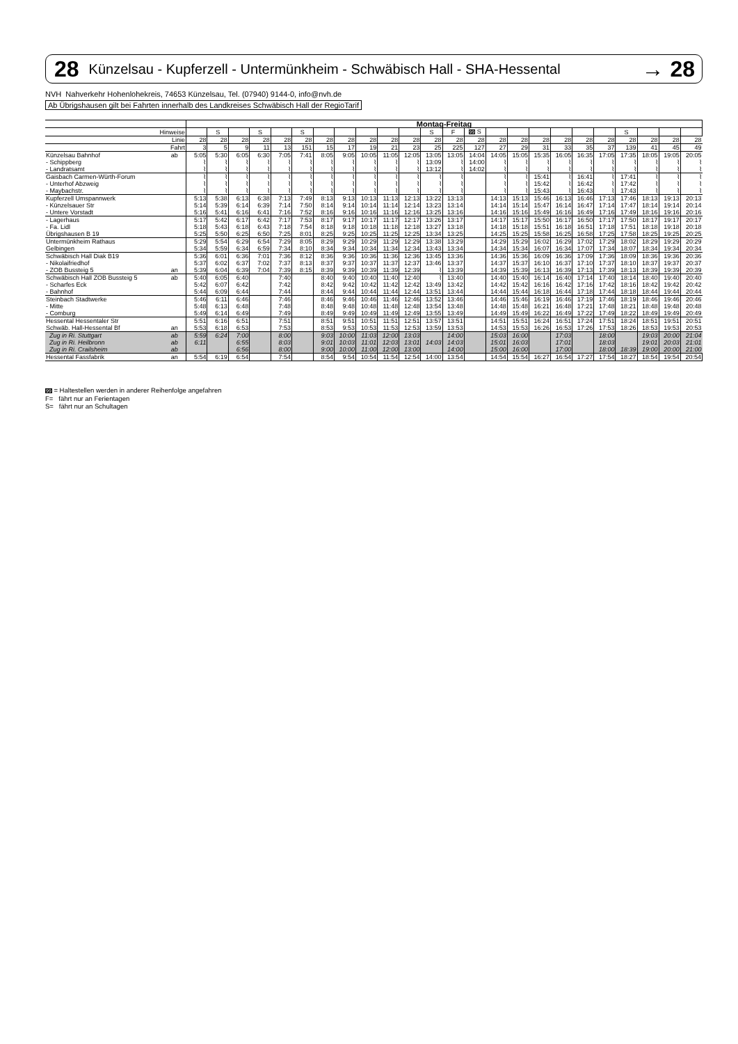28 Künzelsau - Kupferzell - Untermünkheim - Schwäbisch Hall - SHA-Hessental → 28
NVH Nahverkehr Hohenlohekreis, 74653 Künzelsau, Tel. (07940) 9144-0, info@nvh.de
Ab Übrigshausen gilt bei Fahrten innerhalb des Landkreises Schwäbisch Hall der RegioTarif
| | | Montag-Freitag | | | | | | | | | | | | | | | | | | | | | | | |
| Hinweise | | | S | | S | | S | | | | | | S | F | 99 S | | | | | | | S | | | |
| Linie | | 28 | 28 | 28 | 28 | 28 | 28 | 28 | 28 | 28 | 28 | 28 | 28 | 28 | 28 | 28 | 28 | 28 | 28 | 28 | 28 | 28 | 28 | 28 | 28 |
| Fahrt | | 3 | 5 | 9 | 11 | 13 | 151 | 15 | 17 | 19 | 21 | 23 | 25 | 225 | 127 | 27 | 29 | 31 | 33 | 35 | 37 | 139 | 41 | 45 | 49 |
| Künzelsau Bahnhof | ab | 5:05 | 5:30 | 6:05 | 6:30 | 7:05 | 7:41 | 8:05 | 9:05 | 10:05 | 11:05 | 12:05 | 13:05 | 13:05 | 14:04 | 14:05 | 15:05 | 15:35 | 16:05 | 16:35 | 17:05 | 17:35 | 18:05 | 19:05 | 20:05 |
| - Schippberg | | ⌇ | ⌇ | ⌇ | ⌇ | ⌇ | ⌇ | ⌇ | ⌇ | ⌇ | ⌇ | ⌇ | 13:09 | ⌇ | 14:00 | ⌇ | ⌇ | ⌇ | ⌇ | ⌇ | ⌇ | ⌇ | ⌇ | ⌇ | ⌇ |
| - Landratsamt | | ⌇ | ⌇ | ⌇ | ⌇ | ⌇ | ⌇ | ⌇ | ⌇ | ⌇ | ⌇ | ⌇ | 13:12 | ⌇ | 14:02 | ⌇ | ⌇ | ⌇ | ⌇ | ⌇ | ⌇ | ⌇ | ⌇ | ⌇ | ⌇ |
| Gaisbach Carmen-Würth-Forum | | ⌇ | ⌇ | ⌇ | ⌇ | ⌇ | ⌇ | ⌇ | ⌇ | ⌇ | ⌇ | ⌇ | ⌇ | ⌇ | | ⌇ | ⌇ | 15:41 | ⌇ | 16:41 | ⌇ | 17:41 | ⌇ | ⌇ | ⌇ |
| - Unterhof Abzweig | | ⌇ | ⌇ | ⌇ | ⌇ | ⌇ | ⌇ | ⌇ | ⌇ | ⌇ | ⌇ | ⌇ | ⌇ | ⌇ | | ⌇ | ⌇ | 15:42 | ⌇ | 16:42 | ⌇ | 17:42 | ⌇ | ⌇ | ⌇ |
| - Maybachstr. | | ⌇ | ⌇ | ⌇ | ⌇ | ⌇ | ⌇ | ⌇ | ⌇ | ⌇ | ⌇ | ⌇ | ⌇ | ⌇ | | ⌇ | ⌇ | 15:43 | ⌇ | 16:43 | ⌇ | 17:43 | ⌇ | ⌇ | ⌇ |
| Kupferzell Umspannwerk | | 5:13 | 5:38 | 6:13 | 6:38 | 7:13 | 7:49 | 8:13 | 9:13 | 10:13 | 11:13 | 12:13 | 13:22 | 13:13 | | 14:13 | 15:13 | 15:46 | 16:13 | 16:46 | 17:13 | 17:46 | 18:13 | 19:13 | 20:13 |
| - Künzelsauer Str | | 5:14 | 5:39 | 6:14 | 6:39 | 7:14 | 7:50 | 8:14 | 9:14 | 10:14 | 11:14 | 12:14 | 13:23 | 13:14 | | 14:14 | 15:14 | 15:47 | 16:14 | 16:47 | 17:14 | 17:47 | 18:14 | 19:14 | 20:14 |
| - Untere Vorstadt | | 5:16 | 5:41 | 6:16 | 6:41 | 7:16 | 7:52 | 8:16 | 9:16 | 10:16 | 11:16 | 12:16 | 13:25 | 13:16 | | 14:16 | 15:16 | 15:49 | 16:16 | 16:49 | 17:16 | 17:49 | 18:16 | 19:16 | 20:16 |
| - Lagerhaus | | 5:17 | 5:42 | 6:17 | 6:42 | 7:17 | 7:53 | 8:17 | 9:17 | 10:17 | 11:17 | 12:17 | 13:26 | 13:17 | | 14:17 | 15:17 | 15:50 | 16:17 | 16:50 | 17:17 | 17:50 | 18:17 | 19:17 | 20:17 |
| - Fa. Lidl | | 5:18 | 5:43 | 6:18 | 6:43 | 7:18 | 7:54 | 8:18 | 9:18 | 10:18 | 11:18 | 12:18 | 13:27 | 13:18 | | 14:18 | 15:18 | 15:51 | 16:18 | 16:51 | 17:18 | 17:51 | 18:18 | 19:18 | 20:18 |
| Übrigshausen B 19 | | 5:25 | 5:50 | 6:25 | 6:50 | 7:25 | 8:01 | 8:25 | 9:25 | 10:25 | 11:25 | 12:25 | 13:34 | 13:25 | | 14:25 | 15:25 | 15:58 | 16:25 | 16:58 | 17:25 | 17:58 | 18:25 | 19:25 | 20:25 |
| Untermünkheim Rathaus | | 5:29 | 5:54 | 6:29 | 6:54 | 7:29 | 8:05 | 8:29 | 9:29 | 10:29 | 11:29 | 12:29 | 13:38 | 13:29 | | 14:29 | 15:29 | 16:02 | 16:29 | 17:02 | 17:29 | 18:02 | 18:29 | 19:29 | 20:29 |
| Gelbingen | | 5:34 | 5:59 | 6:34 | 6:59 | 7:34 | 8:10 | 8:34 | 9:34 | 10:34 | 11:34 | 12:34 | 13:43 | 13:34 | | 14:34 | 15:34 | 16:07 | 16:34 | 17:07 | 17:34 | 18:07 | 18:34 | 19:34 | 20:34 |
| Schwäbisch Hall Diak B19 | | 5:36 | 6:01 | 6:36 | 7:01 | 7:36 | 8:12 | 8:36 | 9:36 | 10:36 | 11:36 | 12:36 | 13:45 | 13:36 | | 14:36 | 15:36 | 16:09 | 16:36 | 17:09 | 17:36 | 18:09 | 18:36 | 19:36 | 20:36 |
| - Nikolaifriedhof | | 5:37 | 6:02 | 6:37 | 7:02 | 7:37 | 8:13 | 8:37 | 9:37 | 10:37 | 11:37 | 12:37 | 13:46 | 13:37 | | 14:37 | 15:37 | 16:10 | 16:37 | 17:10 | 17:37 | 18:10 | 18:37 | 19:37 | 20:37 |
| - ZOB Bussteig 5 | an | 5:39 | 6:04 | 6:39 | 7:04 | 7:39 | 8:15 | 8:39 | 9:39 | 10:39 | 11:39 | 12:39 | ⌇ | 13:39 | | 14:39 | 15:39 | 16:13 | 16:39 | 17:13 | 17:39 | 18:13 | 18:39 | 19:39 | 20:39 |
| Schwäbisch Hall ZOB Bussteig 5 | ab | 5:40 | 6:05 | 6:40 | | 7:40 | | 8:40 | 9:40 | 10:40 | 11:40 | 12:40 | ⌇ | 13:40 | | 14:40 | 15:40 | 16:14 | 16:40 | 17:14 | 17:40 | 18:14 | 18:40 | 19:40 | 20:40 |
| - Scharfes Eck | | 5:42 | 6:07 | 6:42 | | 7:42 | | 8:42 | 9:42 | 10:42 | 11:42 | 12:42 | 13:49 | 13:42 | | 14:42 | 15:42 | 16:16 | 16:42 | 17:16 | 17:42 | 18:16 | 18:42 | 19:42 | 20:42 |
| - Bahnhof | | 5:44 | 6:09 | 6:44 | | 7:44 | | 8:44 | 9:44 | 10:44 | 11:44 | 12:44 | 13:51 | 13:44 | | 14:44 | 15:44 | 16:18 | 16:44 | 17:18 | 17:44 | 18:18 | 18:44 | 19:44 | 20:44 |
| Steinbach Stadtwerke | | 5:46 | 6:11 | 6:46 | | 7:46 | | 8:46 | 9:46 | 10:46 | 11:46 | 12:46 | 13:52 | 13:46 | | 14:46 | 15:46 | 16:19 | 16:46 | 17:19 | 17:46 | 18:19 | 18:46 | 19:46 | 20:46 |
| - Mitte | | 5:48 | 6:13 | 6:48 | | 7:48 | | 8:48 | 9:48 | 10:48 | 11:48 | 12:48 | 13:54 | 13:48 | | 14:48 | 15:48 | 16:21 | 16:48 | 17:21 | 17:48 | 18:21 | 18:48 | 19:48 | 20:48 |
| - Comburg | | 5:49 | 6:14 | 6:49 | | 7:49 | | 8:49 | 9:49 | 10:49 | 11:49 | 12:49 | 13:55 | 13:49 | | 14:49 | 15:49 | 16:22 | 16:49 | 17:22 | 17:49 | 18:22 | 18:49 | 19:49 | 20:49 |
| Hessental Hessentaler Str | | 5:51 | 6:16 | 6:51 | | 7:51 | | 8:51 | 9:51 | 10:51 | 11:51 | 12:51 | 13:57 | 13:51 | | 14:51 | 15:51 | 16:24 | 16:51 | 17:24 | 17:51 | 18:24 | 18:51 | 19:51 | 20:51 |
| Schwäb. Hall-Hessental Bf | an | 5:53 | 6:18 | 6:53 | | 7:53 | | 8:53 | 9:53 | 10:53 | 11:53 | 12:53 | 13:59 | 13:53 | | 14:53 | 15:53 | 16:26 | 16:53 | 17:26 | 17:53 | 18:26 | 18:53 | 19:53 | 20:53 |
| Zug in Ri. Stuttgart | ab | 5:59 | 6:24 | 7:00 | | 8:00 | | 9:03 | 10:00 | 11:03 | 12:00 | 13:03 | | 14:00 | | 15:03 | 16:00 | | 17:03 | | 18:00 | | 19:03 | 20:00 | 21:04 |
| Zug in Ri. Heilbronn | ab | 6:11 | | 6:55 | | 8:03 | | 9:01 | 10:03 | 11:01 | 12:03 | 13:01 | 14:03 | 14:03 | | 15:01 | 16:03 | | 17:01 | | 18:03 | | 19:01 | 20:03 | 21:01 |
| Zug in Ri. Crailsheim | ab | | | 6:56 | | 8:00 | | 9:00 | 10:00 | 11:00 | 12:00 | 13:00 | | 14:00 | | 15:00 | 16:00 | | 17:00 | | 18:00 | 18:39 | 19:00 | 20:00 | 21:00 |
| Hessental Fassfabrik | an | 5:54 | 6:19 | 6:54 | | 7:54 | | 8:54 | 9:54 | 10:54 | 11:54 | 12:54 | 14:00 | 13:54 | | 14:54 | 15:54 | 16:27 | 16:54 | 17:27 | 17:54 | 18:27 | 18:54 | 19:54 | 20:54 |
99 = Haltestellen werden in anderer Reihenfolge angefahren
F= fährt nur an Ferientagen
S= fährt nur an Schultagen